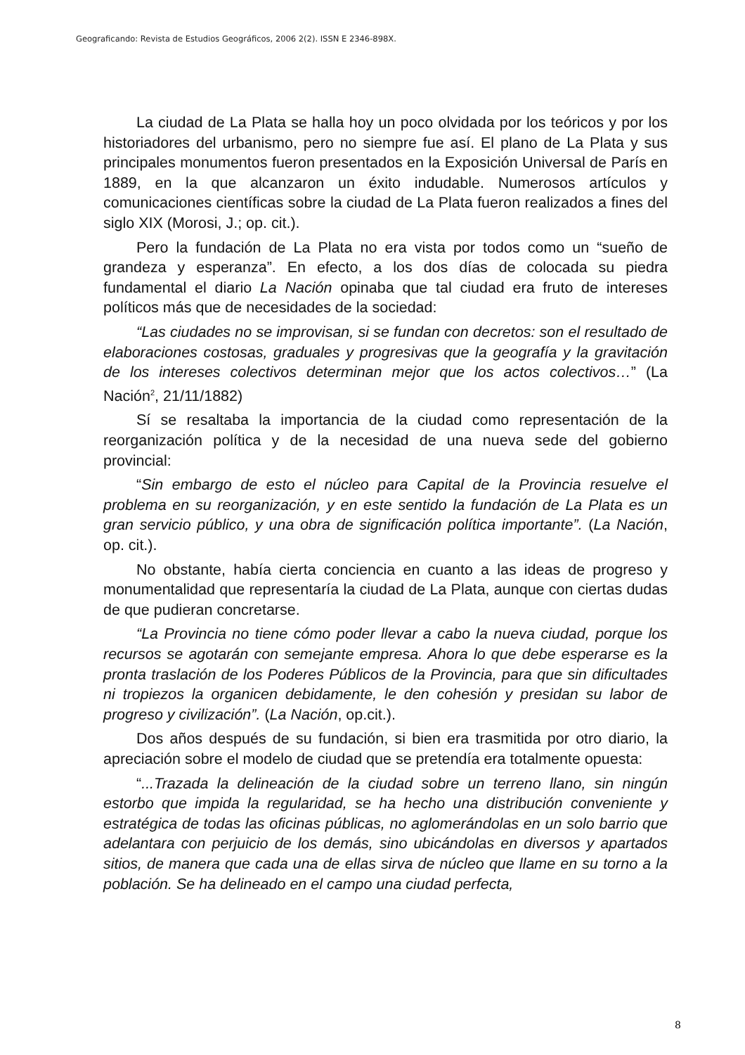Geograficando: Revista de Estudios Geográficos, 2006 2(2). ISSN E 2346-898X.
La ciudad de La Plata se halla hoy un poco olvidada por los teóricos y por los historiadores del urbanismo, pero no siempre fue así. El plano de La Plata y sus principales monumentos fueron presentados en la Exposición Universal de París en 1889, en la que alcanzaron un éxito indudable. Numerosos artículos y comunicaciones científicas sobre la ciudad de La Plata fueron realizados a fines del siglo XIX (Morosi, J.; op. cit.).
Pero la fundación de La Plata no era vista por todos como un “sueño de grandeza y esperanza”. En efecto, a los dos días de colocada su piedra fundamental el diario La Nación opinaba que tal ciudad era fruto de intereses políticos más que de necesidades de la sociedad:
“Las ciudades no se improvisan, si se fundan con decretos: son el resultado de elaboraciones costosas, graduales y progresivas que la geografía y la gravitación de los intereses colectivos determinan mejor que los actos colectivos…” (La Nación<sup>2</sup>, 21/11/1882)
Sí se resaltaba la importancia de la ciudad como representación de la reorganización política y de la necesidad de una nueva sede del gobierno provincial:
“Sin embargo de esto el núcleo para Capital de la Provincia resuelve el problema en su reorganización, y en este sentido la fundación de La Plata es un gran servicio público, y una obra de significación política importante”. (La Nación, op. cit.).
No obstante, había cierta conciencia en cuanto a las ideas de progreso y monumentalidad que representaría la ciudad de La Plata, aunque con ciertas dudas de que pudieran concretarse.
“La Provincia no tiene cómo poder llevar a cabo la nueva ciudad, porque los recursos se agotarán con semejante empresa. Ahora lo que debe esperarse es la pronta traslación de los Poderes Públicos de la Provincia, para que sin dificultades ni tropiezos la organicen debidamente, le den cohesión y presidan su labor de progreso y civilización”. (La Nación, op.cit.).
Dos años después de su fundación, si bien era trasmitida por otro diario, la apreciación sobre el modelo de ciudad que se pretendía era totalmente opuesta:
“...Trazada la delineación de la ciudad sobre un terreno llano, sin ningún estorbo que impida la regularidad, se ha hecho una distribución conveniente y estratégica de todas las oficinas públicas, no aglomerándolas en un solo barrio que adelantara con perjuicio de los demás, sino ubicándolas en diversos y apartados sitios, de manera que cada una de ellas sirva de núcleo que llame en su torno a la población. Se ha delineado en el campo una ciudad perfecta,
8